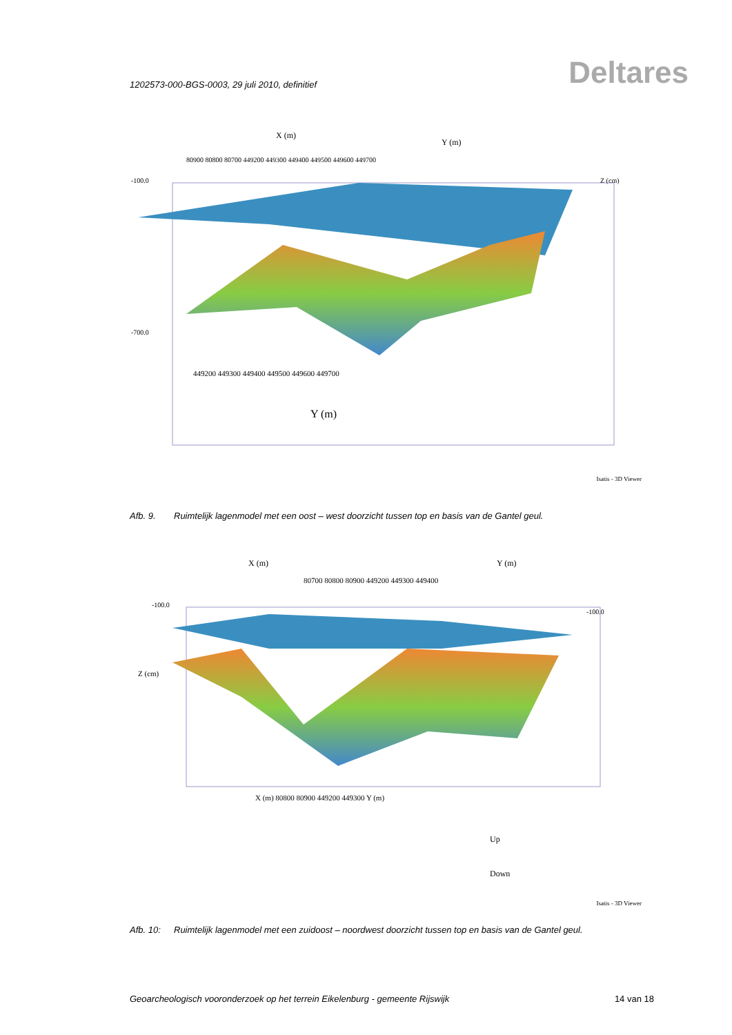1202573-000-BGS-0003, 29 juli 2010, definitief Deltares
X (m)
Y (m)
80900 80800 80700 449200 449300 449400 449500 449600 449700
-100.0
-700.0
449200 449300 449400 449500 449600 449700
Y (m)
Z (cm)
Isatis - 3D Viewer
Afb. 9. Ruimtelijk lagenmodel met een oost – west doorzicht tussen top en basis van de Gantel geul.
X (m)
Y (m)
80700 80800 80900 449200 449300 449400
-100.0
Z (cm)
-100.0
X (m) 80800 80900 449200 449300 Y (m)
Up
Down
Isatis - 3D Viewer
Afb. 10: Ruimtelijk lagenmodel met een zuidoost – noordwest doorzicht tussen top en basis van de Gantel geul.
Geoarcheologisch vooronderzoek op het terrein Eikelenburg - gemeente Rijswijk 14 van 18